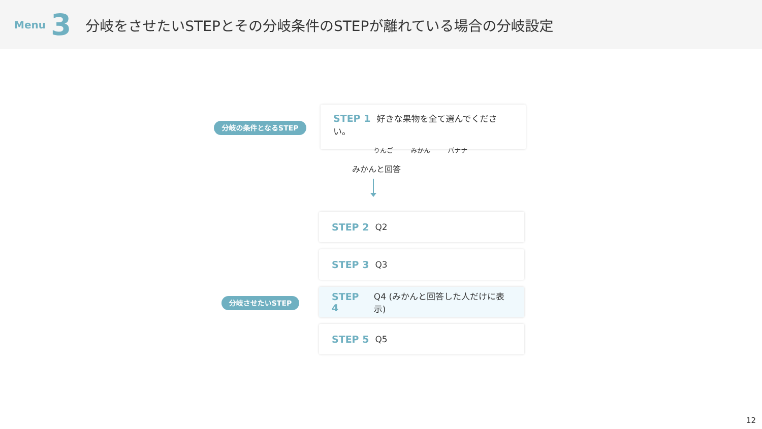Menu 3 分岐をさせたいSTEPとその分岐条件のSTEPが離れている場合の分岐設定
分岐の条件となるSTEP
STEP 1 好きな果物を全て選んでください。
りんご みかん バナナ
みかんと回答
STEP 2 Q2
STEP 3 Q3
分岐させたいSTEP
STEP 4 Q4 (みかんと回答した人だけに表示)
STEP 5 Q5
12